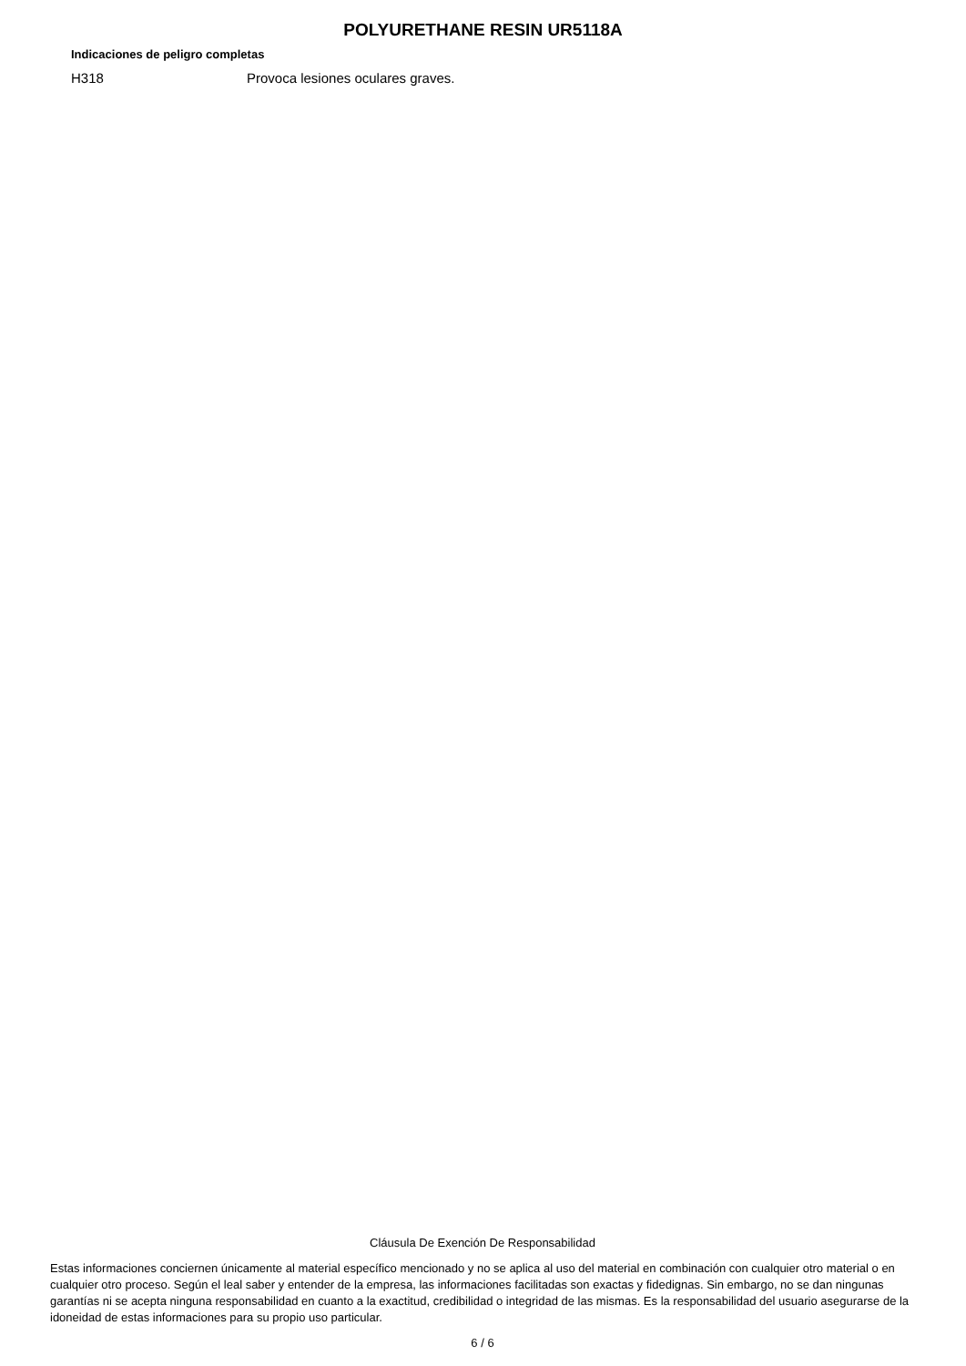POLYURETHANE RESIN UR5118A
Indicaciones de peligro completas
H318 Provoca lesiones oculares graves.
Cláusula De Exención De Responsabilidad
Estas informaciones conciernen únicamente al material específico mencionado y no se aplica al uso del material en combinación con cualquier otro material o en cualquier otro proceso. Según el leal saber y entender de la empresa, las informaciones facilitadas son exactas y fidedignas. Sin embargo, no se dan ningunas garantías ni se acepta ninguna responsabilidad en cuanto a la exactitud, credibilidad o integridad de las mismas. Es la responsabilidad del usuario asegurarse de la idoneidad de estas informaciones para su propio uso particular.
6 / 6